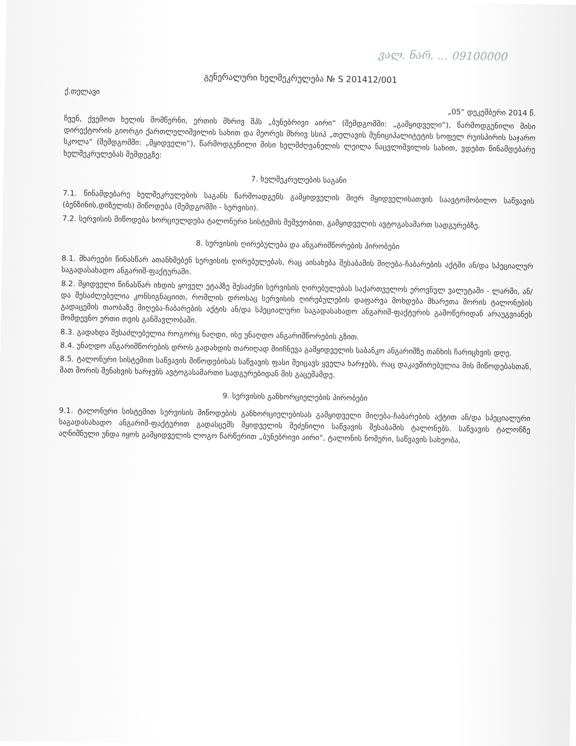ვალ. ნარ. … 09100000
გენერალური ხელშეკრულება № S 201412/001
ქ.თელავი
„05“ დეკემბერი 2014 წ.
ჩვენ, ქვემოთ ხელის მომწერნი, ერთის მხრივ შპს „ბუნებრივი აირი“ (შემდგომში: „გამყიდველი“), წარმოდგენილი მისი დირექტორის გიორგი ქართლელიშვილის სახით და მეორეს მხრივ სსიპ „თელავის მუნიციპალიტეტის სოფელ რუისპირის საჯარო სკოლა“ (შემდგომში: „მყიდველი“), წარმოდგენილი მისი ხელმძღვანელის ლეილა ნაცვლიშვილის სახით, ვდებთ წინამდებარე ხელშეკრულებას შემდეგზე:
7. ხელშეკრულების საგანი
7.1. წინამდებარე ხელშეკრულების საგანს წარმოადგენს გამყიდველის მიერ მყიდველისათვის საავტომობილო საწვავის (ბენზინის,დიზელის) მიწოდება (შემდგომში - სერვისი).
7.2. სერვისის მიწოდება ხორციელდება ტალონური სისტემის მეშვეობით, გამყიდველის ავტოგასამართ სადგურებზე.
8. სერვისის ღირებულება და ანგარიშწორების პირობები
8.1. მხარეები წინასწარ ათანხმებენ სერვისის ღირებულებას, რაც აისახება შესაბამის მიღება-ჩაბარების აქტში ან/და სპეციალურ საგადასახადო ანგარიშ-ფაქტურაში.
8.2. მყიდველი წინასწარ იხდის ყოველ ეტაპზე შესაძენი სერვისის ღირებულებას საქართველოს ეროვნულ ვალუტაში - ლარში, ან/და შესაძლებელია კონსიგნაციით, რომლის დროსაც სერვისის ღირებულების დაფარვა მოხდება მხარეთა შორის ტალონების გადაცემის თაობაზე მიღება-ჩაბარების აქტის ან/და სპეციალური საგადასახადო ანგარიშ-ფაქტურის გამოწერიდან არაუგვიანეს მომდევნო ერთი თვის განმავლობაში.
8.3. გადახდა შესაძლებელია როგორც ნაღდი, ისე უნაღდო ანგარიშწორების გზით.
8.4. უნაღდო ანგარიშწორების დროს გადახდის თარიღად მიიჩნევა გამყიდველის საბანკო ანგარიშზე თანხის ჩარიცხვის დღე.
8.5. ტალონური სისტემით საწვავის მიწოდებისას საწვავის ფასი შეიცავს ყველა ხარჯებს, რაც დაკავშირებულია მის მიწოდებასთან, მათ შორის შენახვის ხარჯებს ავტოგასამართი სადგურებიდან მის გაცემამდე.
9. სერვისის განხორციელების პირობები
9.1. ტალონური სისტემით სერვისის მიწოდების განხორციელებისას გამყიდველი მიღება-ჩაბარების აქტით ან/და სპეციალური საგადასახადო ანგარიშ-ფაქტურით გადასცემს მყიდველის შეძენილი საწვავის შესაბამის ტალონებს. საწვავის ტალონზე აღნიშნული უნდა იყოს გამყიდველის ლოგო წარწერით „ბუნებრივი აირი“, ტალონის ნომერი, საწვავის სახეობა,